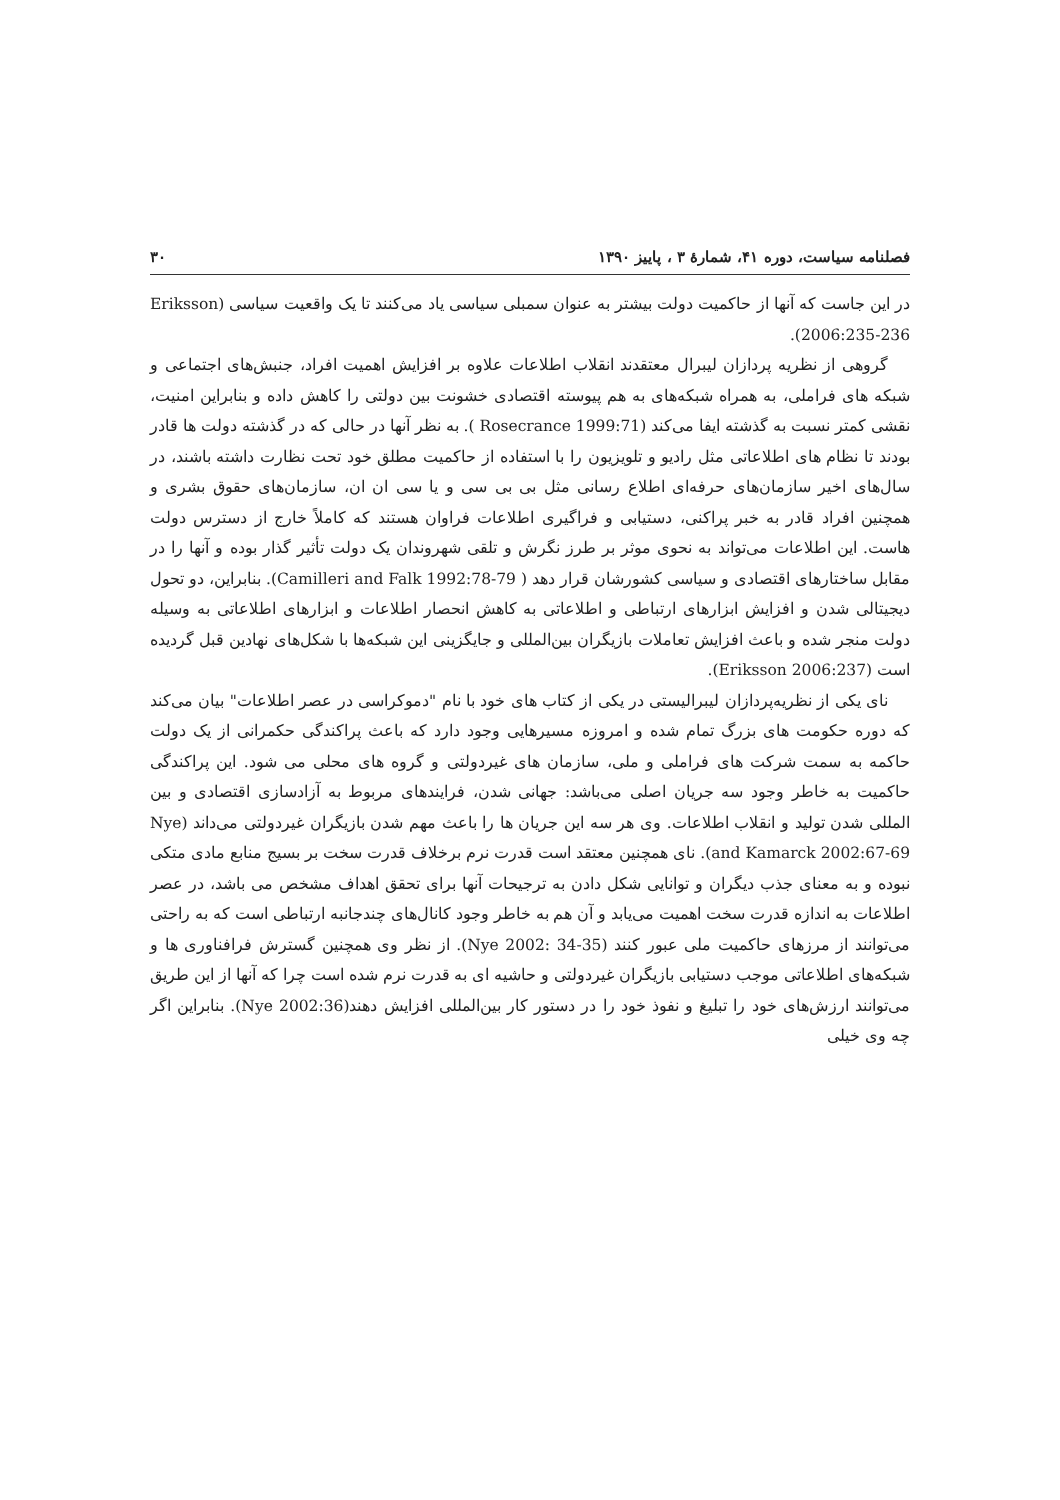فصلنامه سیاست، دوره ۴۱، شمارهٔ ۳ ، پاییز ۱۳۹۰ ۳۰
در این جاست که آنها از حاکمیت دولت بیشتر به عنوان سمبلی سیاسی یاد می‌کنند تا یک واقعیت سیاسی (Eriksson 2006:235-236).
گروهی از نظریه پردازان لیبرال معتقدند انقلاب اطلاعات علاوه بر افزایش اهمیت افراد، جنبش‌های اجتماعی و شبکه های فراملی، به همراه شبکه‌های به هم پیوسته اقتصادی خشونت بین دولتی را کاهش داده و بنابراین امنیت، نقشی کمتر نسبت به گذشته ایفا می‌کند (Rosecrance 1999:71 ). به نظر آنها در حالی که در گذشته دولت ها قادر بودند تا نظام های اطلاعاتی مثل رادیو و تلویزیون را با استفاده از حاکمیت مطلق خود تحت نظارت داشته باشند، در سال‌های اخیر سازمان‌های حرفه‌ای اطلاع رسانی مثل بی بی سی و یا سی ان ان، سازمان‌های حقوق بشری و همچنین افراد قادر به خبر پراکنی، دستیابی و فراگیری اطلاعات فراوان هستند که کاملاً خارج از دسترس دولت هاست. این اطلاعات می‌تواند به نحوی موثر بر طرز نگرش و تلقی شهروندان یک دولت تأثیر گذار بوده و آنها را در مقابل ساختارهای اقتصادی و سیاسی کشورشان قرار دهد ( Camilleri and Falk 1992:78-79). بنابراین، دو تحول دیجیتالی شدن و افزایش ابزارهای ارتباطی و اطلاعاتی به کاهش انحصار اطلاعات و ابزارهای اطلاعاتی به وسیله دولت منجر شده و باعث افزایش تعاملات بازیگران بین‌المللی و جایگزینی این شبکه‌ها با شکل‌های نهادین قبل گردیده است (Eriksson 2006:237).
نای یکی از نظریه‌پردازان لیبرالیستی در یکی از کتاب های خود با نام "دموکراسی در عصر اطلاعات" بیان می‌کند که دوره حکومت های بزرگ تمام شده و امروزه مسیرهایی وجود دارد که باعث پراکندگی حکمرانی از یک دولت حاکمه به سمت شرکت های فراملی و ملی، سازمان های غیردولتی و گروه های محلی می شود. این پراکندگی حاکمیت به خاطر وجود سه جریان اصلی می‌باشد: جهانی شدن، فرایندهای مربوط به آزادسازی اقتصادی و بین المللی شدن تولید و انقلاب اطلاعات. وی هر سه این جریان ها را باعث مهم شدن بازیگران غیردولتی می‌داند (Nye and Kamarck 2002:67-69). نای همچنین معتقد است قدرت نرم برخلاف قدرت سخت بر بسیج منابع مادی متکی نبوده و به معنای جذب دیگران و توانایی شکل دادن به ترجیحات آنها برای تحقق اهداف مشخص می باشد، در عصر اطلاعات به اندازه قدرت سخت اهمیت می‌یابد و آن هم به خاطر وجود کانال‌های چندجانبه ارتباطی است که به راحتی می‌توانند از مرزهای حاکمیت ملی عبور کنند (Nye 2002: 34-35). از نظر وی همچنین گسترش فرافناوری ها و شبکه‌های اطلاعاتی موجب دستیابی بازیگران غیردولتی و حاشیه ای به قدرت نرم شده است چرا که آنها از این طریق می‌توانند ارزش‌های خود را تبلیغ و نفوذ خود را در دستور کار بین‌المللی افزایش دهند(Nye 2002:36). بنابراین اگر چه وی خیلی